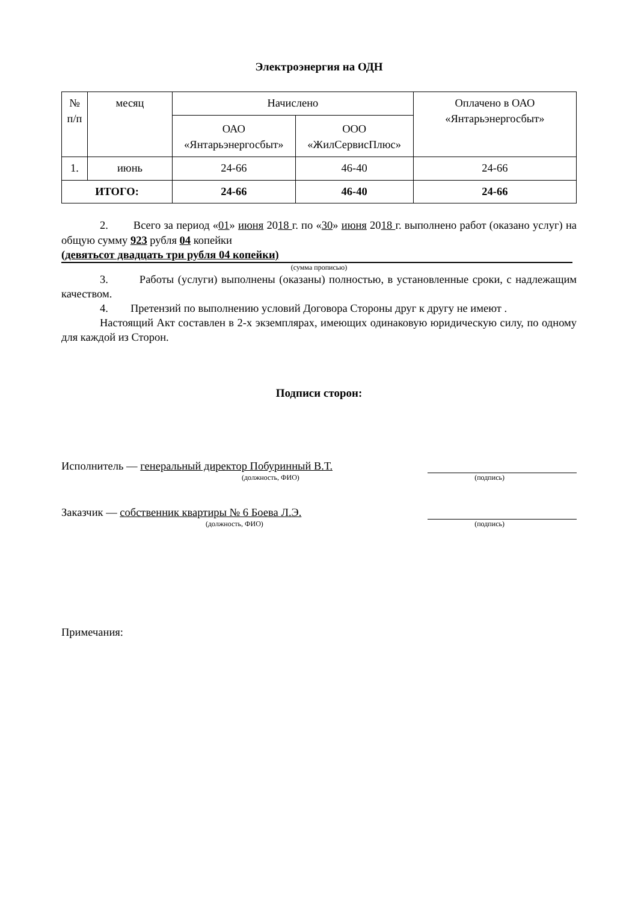Электроэнергия на ОДН
| № п/п | месяц | Начислено | | Оплачено в ОАО «Янтарьэнергосбыт» |
| --- | --- | --- | --- | --- |
| | | ОАО «Янтарьэнергосбыт» | ООО «ЖилСервисПлюс» | |
| 1. | июнь | 24-66 | 46-40 | 24-66 |
| ИТОГО: | | 24-66 | 46-40 | 24-66 |
2. Всего за период «01» июня 2018 г. по «30» июня 2018 г. выполнено работ (оказано услуг) на общую сумму 923 рубля 04 копейки
(девятьсот двадцать три рубля 04 копейки)
(сумма прописью)
3. Работы (услуги) выполнены (оказаны) полностью, в установленные сроки, с надлежащим качеством.
4. Претензий по выполнению условий Договора Стороны друг к другу не имеют .
Настоящий Акт составлен в 2-х экземплярах, имеющих одинаковую юридическую силу, по одному для каждой из Сторон.
Подписи сторон:
Исполнитель — генеральный директор Побуринный В.Т.
(должность, ФИО) (подпись)
Заказчик — собственник квартиры № 6 Боева Л.Э.
(должность, ФИО) (подпись)
Примечания: